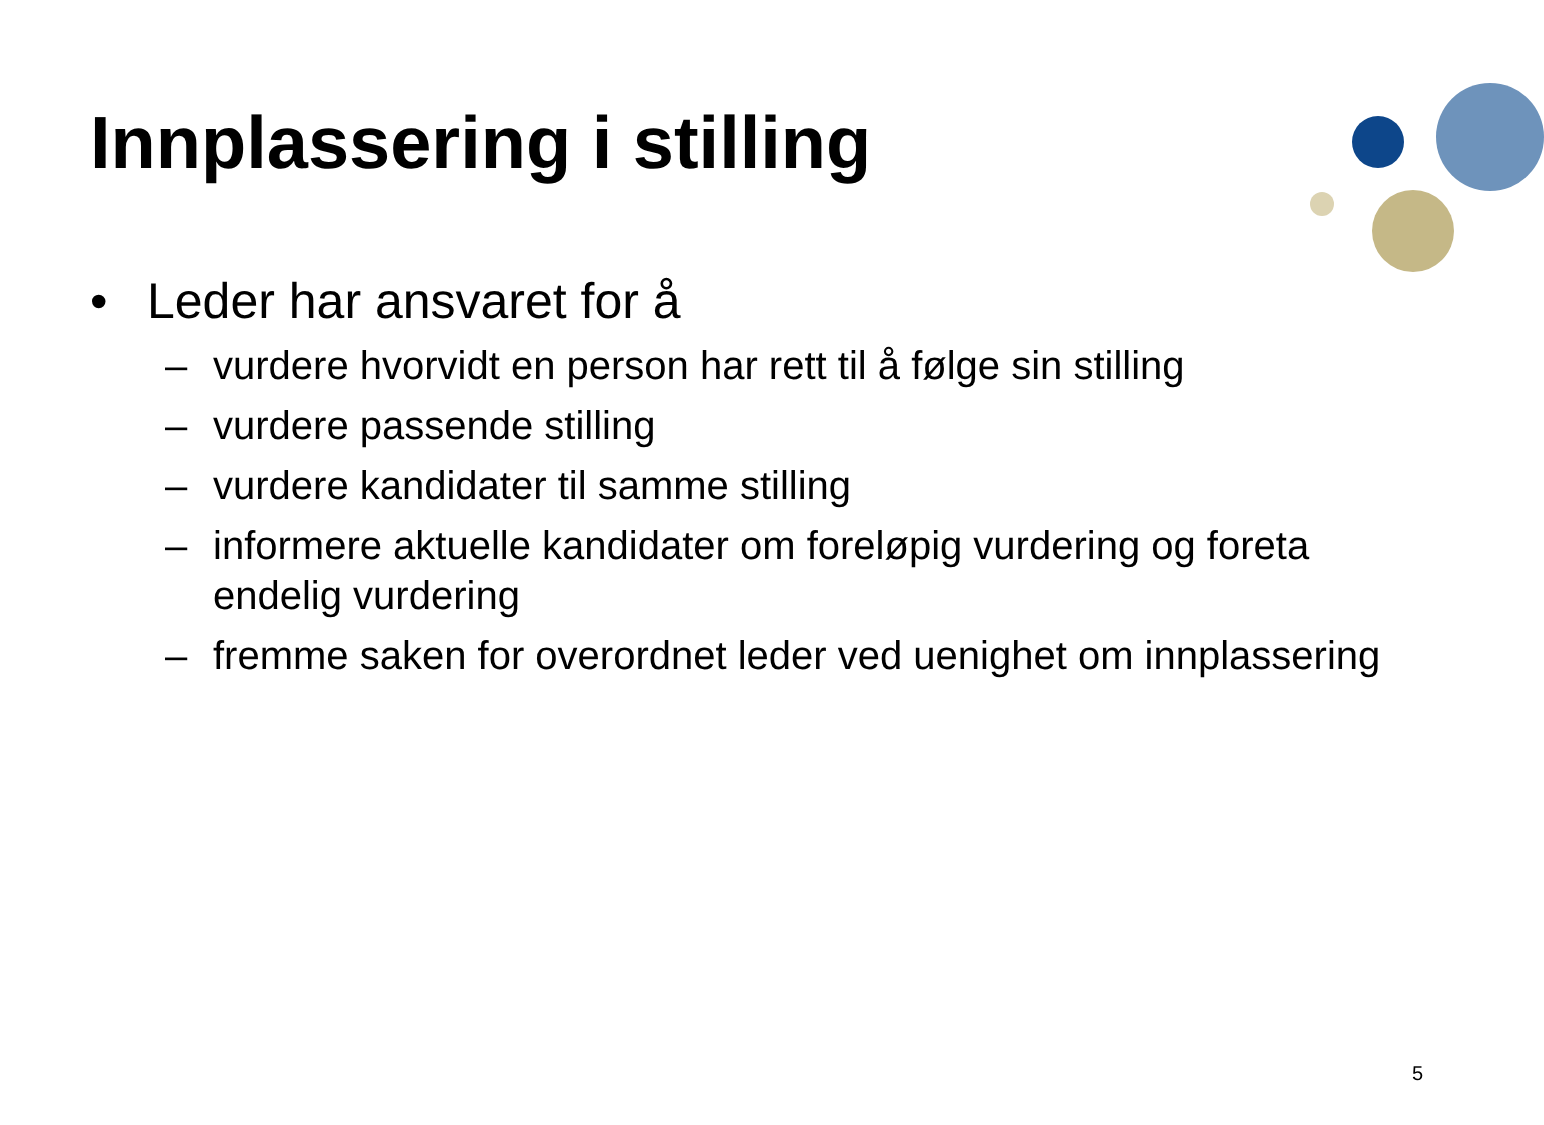Innplassering i stilling
• Leder har ansvaret for å
– vurdere hvorvidt en person har rett til å følge sin stilling
– vurdere passende stilling
– vurdere kandidater til samme stilling
– informere aktuelle kandidater om foreløpig vurdering og foreta endelig vurdering
– fremme saken for overordnet leder ved uenighet om innplassering
5